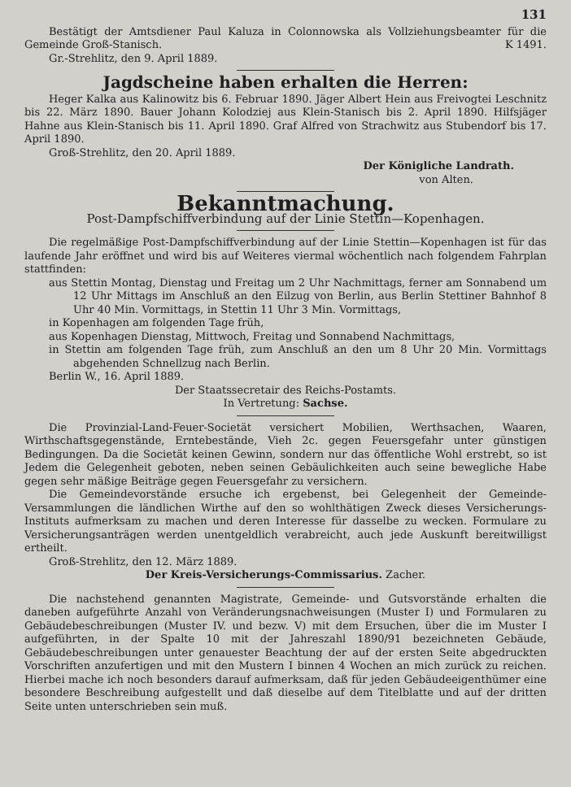131
Bestätigt der Amtsdiener Paul Kaluza in Colonnowska als Vollziehungsbeamter für die Gemeinde Groß-Stanisch. K 1491.
Gr.-Strehlitz, den 9. April 1889.
Jagdscheine haben erhalten die Herren:
Heger Kalka aus Kalinowitz bis 6. Februar 1890. Jäger Albert Hein aus Freivogtei Leschnitz bis 22. März 1890. Bauer Johann Kolodziej aus Klein-Stanisch bis 2. April 1890. Hilfsjäger Hahne aus Klein-Stanisch bis 11. April 1890. Graf Alfred von Strachwitz aus Stubendorf bis 17. April 1890.
Groß-Strehlitz, den 20. April 1889.
Der Königliche Landrath.
von Alten.
Bekanntmachung.
Post-Dampfschiffverbindung auf der Linie Stettin—Kopenhagen.
Die regelmäßige Post-Dampfschiffverbindung auf der Linie Stettin—Kopenhagen ist für das laufende Jahr eröffnet und wird bis auf Weiteres viermal wöchentlich nach folgendem Fahrplan stattfinden:
aus Stettin Montag, Dienstag und Freitag um 2 Uhr Nachmittags, ferner am Sonnabend um 12 Uhr Mittags im Anschluß an den Eilzug von Berlin, aus Berlin Stettiner Bahnhof 8 Uhr 40 Min. Vormittags, in Stettin 11 Uhr 3 Min. Vormittags,
in Kopenhagen am folgenden Tage früh,
aus Kopenhagen Dienstag, Mittwoch, Freitag und Sonnabend Nachmittags,
in Stettin am folgenden Tage früh, zum Anschluß an den um 8 Uhr 20 Min. Vormittags abgehenden Schnellzug nach Berlin.
Berlin W., 16. April 1889.
Der Staatssecretair des Reichs-Postamts.
In Vertretung: Sachse.
Die Provinzial-Land-Feuer-Societät versichert Mobilien, Werthsachen, Waaren, Wirthschaftsgegenstände, Erntebestände, Vieh 2c. gegen Feuersgefahr unter günstigen Bedingungen. Da die Societät keinen Gewinn, sondern nur das öffentliche Wohl erstrebt, so ist Jedem die Gelegenheit geboten, neben seinen Gebäulichkeiten auch seine bewegliche Habe gegen sehr mäßige Beiträge gegen Feuersgefahr zu versichern.
Die Gemeindevorstände ersuche ich ergebenst, bei Gelegenheit der Gemeinde-Versammlungen die ländlichen Wirthe auf den so wohlthätigen Zweck dieses Versicherungs-Instituts aufmerksam zu machen und deren Interesse für dasselbe zu wecken. Formulare zu Versicherungsanträgen werden unentgeldlich verabreicht, auch jede Auskunft bereitwilligst ertheilt.
Groß-Strehlitz, den 12. März 1889.
Der Kreis-Versicherungs-Commissarius. Zacher.
Die nachstehend genannten Magistrate, Gemeinde- und Gutsvorstände erhalten die daneben aufgeführte Anzahl von Veränderungsnachweisungen (Muster I) und Formularen zu Gebäudebeschreibungen (Muster IV. und bezw. V) mit dem Ersuchen, über die im Muster I aufgeführten, in der Spalte 10 mit der Jahreszahl 1890/91 bezeichneten Gebäude, Gebäudebeschreibungen unter genauester Beachtung der auf der ersten Seite abgedruckten Vorschriften anzufertigen und mit den Mustern I binnen 4 Wochen an mich zurück zu reichen. Hierbei mache ich noch besonders darauf aufmerksam, daß für jeden Gebäudeeigenthümer eine besondere Beschreibung aufgestellt und daß dieselbe auf dem Titelblatte und auf der dritten Seite unten unterschrieben sein muß.